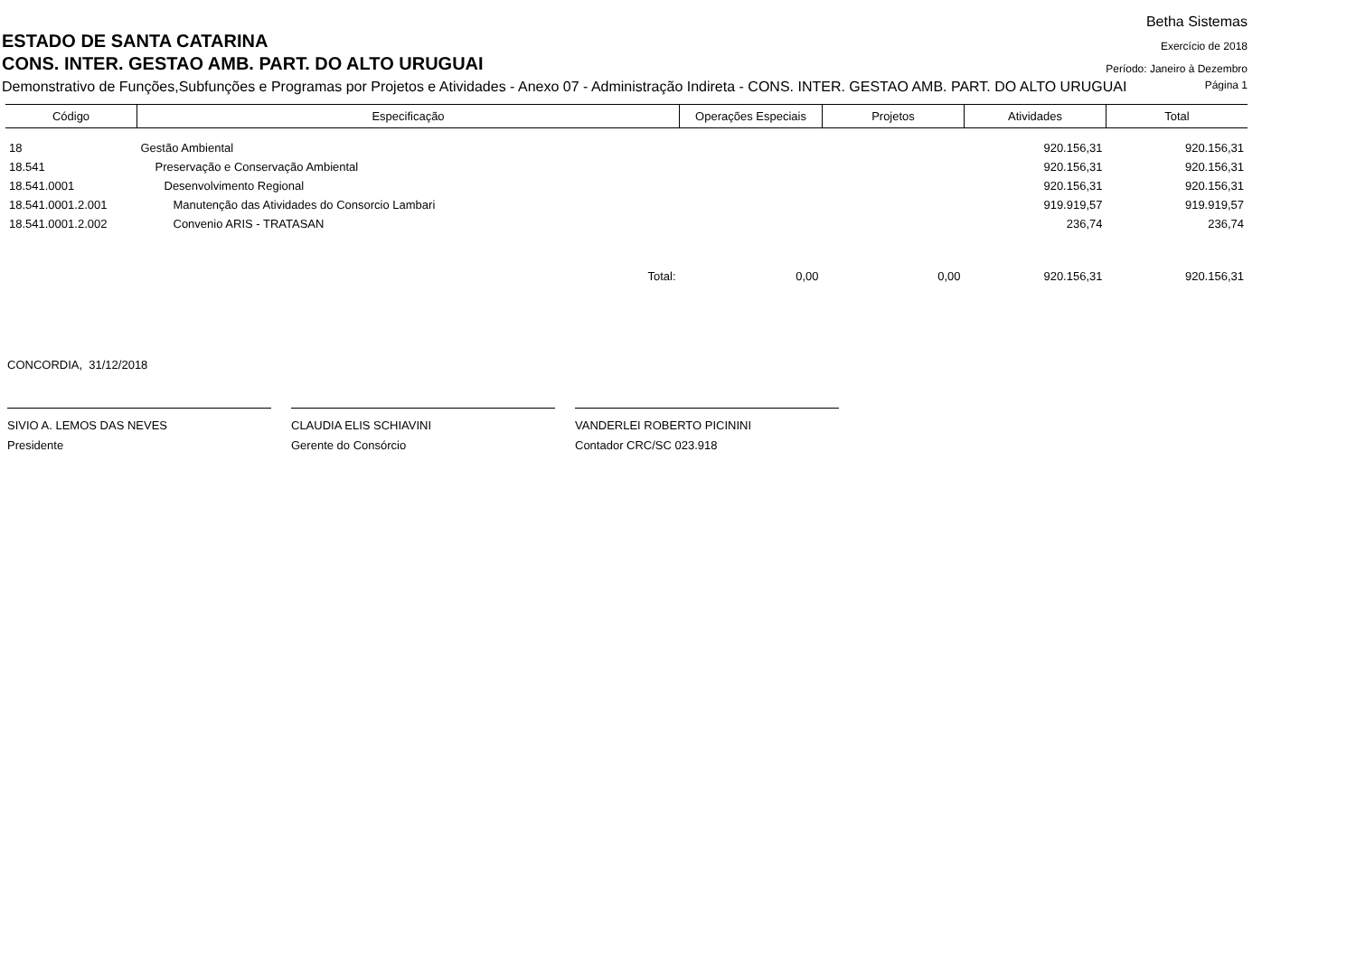Betha Sistemas
ESTADO DE SANTA CATARINA
Exercício de 2018
CONS. INTER. GESTAO AMB. PART. DO ALTO URUGUAI
Período: Janeiro à Dezembro
Demonstrativo de Funções,Subfunções e Programas por Projetos e Atividades - Anexo 07 - Administração Indireta - CONS. INTER. GESTAO AMB. PART. DO ALTO URUGUAI
Página 1
| Código | Especificação | Operações Especiais | Projetos | Atividades | Total |
| --- | --- | --- | --- | --- | --- |
| 18 | Gestão Ambiental | | | 920.156,31 | 920.156,31 |
| 18.541 | Preservação e Conservação Ambiental | | | 920.156,31 | 920.156,31 |
| 18.541.0001 | Desenvolvimento Regional | | | 920.156,31 | 920.156,31 |
| 18.541.0001.2.001 | Manutenção das Atividades do Consorcio Lambari | | | 919.919,57 | 919.919,57 |
| 18.541.0001.2.002 | Convenio ARIS - TRATASAN | | | 236,74 | 236,74 |
| | Total: | 0,00 | 0,00 | 920.156,31 | 920.156,31 |
CONCORDIA, 31/12/2018
SIVIO A. LEMOS DAS NEVES
Presidente
CLAUDIA ELIS SCHIAVINI
Gerente do Consórcio
VANDERLEI ROBERTO PICININI
Contador CRC/SC 023.918